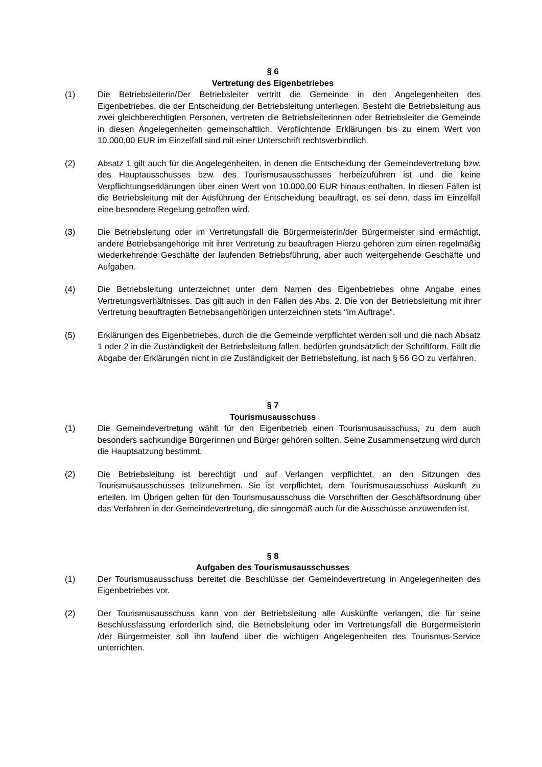§ 6
Vertretung des Eigenbetriebes
(1) Die Betriebsleiterin/Der Betriebsleiter vertritt die Gemeinde in den Angelegenheiten des Eigenbetriebes, die der Entscheidung der Betriebsleitung unterliegen. Besteht die Betriebsleitung aus zwei gleichberechtigten Personen, vertreten die Betriebsleiterinnen oder Betriebsleiter die Gemeinde in diesen Angelegenheiten gemeinschaftlich. Verpflichtende Erklärungen bis zu einem Wert von 10.000,00 EUR im Einzelfall sind mit einer Unterschrift rechtsverbindlich.
(2) Absatz 1 gilt auch für die Angelegenheiten, in denen die Entscheidung der Gemeindevertretung bzw. des Hauptausschusses bzw. des Tourismusausschusses herbeizuführen ist und die keine Verpflichtungserklärungen über einen Wert von 10.000,00 EUR hinaus enthalten. In diesen Fällen ist die Betriebsleitung mit der Ausführung der Entscheidung beauftragt, es sei denn, dass im Einzelfall eine besondere Regelung getroffen wird.
(3) Die Betriebsleitung oder im Vertretungsfall die Bürgermeisterin/der Bürgermeister sind ermächtigt, andere Betriebsangehörige mit ihrer Vertretung zu beauftragen Hierzu gehören zum einen regelmäßig wiederkehrende Geschäfte der laufenden Betriebsführung, aber auch weitergehende Geschäfte und Aufgaben.
(4) Die Betriebsleitung unterzeichnet unter dem Namen des Eigenbetriebes ohne Angabe eines Vertretungsverhältnisses. Das gilt auch in den Fällen des Abs. 2. Die von der Betriebsleitung mit ihrer Vertretung beauftragten Betriebsangehörigen unterzeichnen stets "im Auftrage".
(5) Erklärungen des Eigenbetriebes, durch die die Gemeinde verpflichtet werden soll und die nach Absatz 1 oder 2 in die Zuständigkeit der Betriebsleitung fallen, bedürfen grundsätzlich der Schriftform. Fällt die Abgabe der Erklärungen nicht in die Zuständigkeit der Betriebsleitung, ist nach § 56 GO zu verfahren.
§ 7
Tourismusausschuss
(1) Die Gemeindevertretung wählt für den Eigenbetrieb einen Tourismusausschuss, zu dem auch besonders sachkundige Bürgerinnen und Bürger gehören sollten. Seine Zusammensetzung wird durch die Hauptsatzung bestimmt.
(2) Die Betriebsleitung ist berechtigt und auf Verlangen verpflichtet, an den Sitzungen des Tourismusausschusses teilzunehmen. Sie ist verpflichtet, dem Tourismusausschuss Auskunft zu erteilen. Im Übrigen gelten für den Tourismusausschuss die Vorschriften der Geschäftsordnung über das Verfahren in der Gemeindevertretung, die sinngemäß auch für die Ausschüsse anzuwenden ist.
§ 8
Aufgaben des Tourismusausschusses
(1) Der Tourismusausschuss bereitet die Beschlüsse der Gemeindevertretung in Angelegenheiten des Eigenbetriebes vor.
(2) Der Tourismusausschuss kann von der Betriebsleitung alle Auskünfte verlangen, die für seine Beschlussfassung erforderlich sind, die Betriebsleitung oder im Vertretungsfall die Bürgermeisterin /der Bürgermeister soll ihn laufend über die wichtigen Angelegenheiten des Tourismus-Service unterrichten.